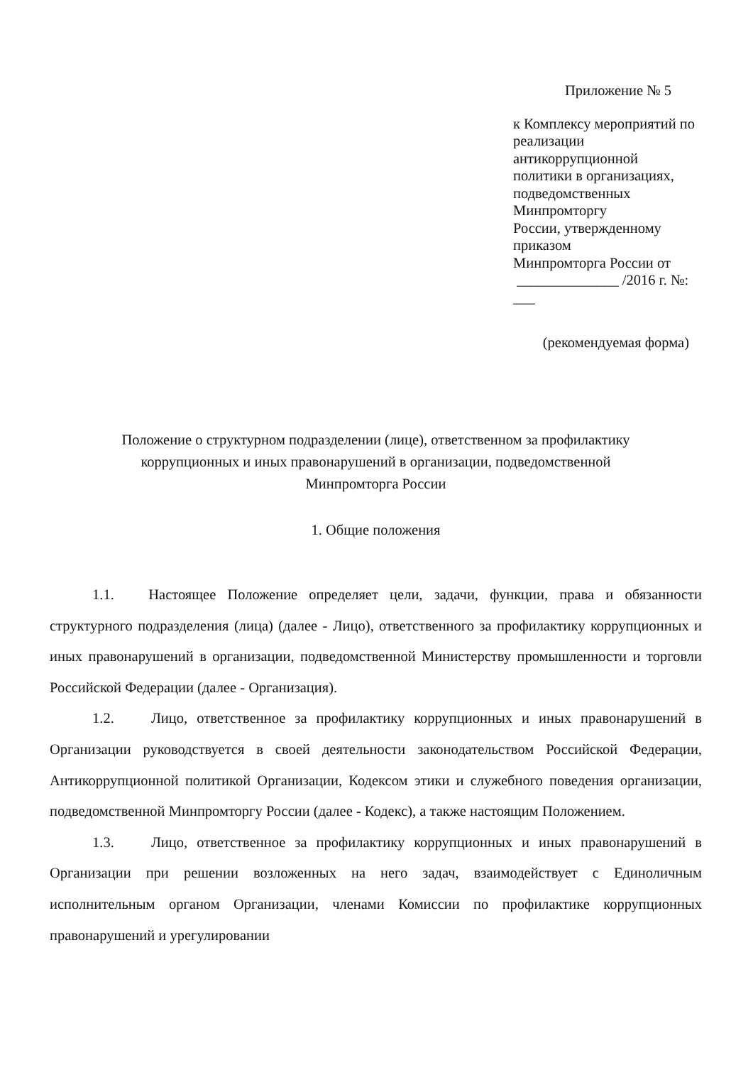Приложение № 5
к Комплексу мероприятий по
реализации антикоррупционной
политики в организациях,
подведомственных Минпромторгу
России, утвержденному приказом
Минпромторга России от
______________ /2016 г. №: ___
(рекомендуемая форма)
Положение о структурном подразделении (лице), ответственном за профилактику
коррупционных и иных правонарушений в организации, подведомственной
Минпромторга России
1. Общие положения
1.1. Настоящее Положение определяет цели, задачи, функции, права и обязанности структурного подразделения (лица) (далее - Лицо), ответственного за профилактику коррупционных и иных правонарушений в организации, подведомственной Министерству промышленности и торговли Российской Федерации (далее - Организация).
1.2. Лицо, ответственное за профилактику коррупционных и иных правонарушений в Организации руководствуется в своей деятельности законодательством Российской Федерации, Антикоррупционной политикой Организации, Кодексом этики и служебного поведения организации, подведомственной Минпромторгу России (далее - Кодекс), а также настоящим Положением.
1.3. Лицо, ответственное за профилактику коррупционных и иных правонарушений в Организации при решении возложенных на него задач, взаимодействует с Единоличным исполнительным органом Организации, членами Комиссии по профилактике коррупционных правонарушений и урегулировании